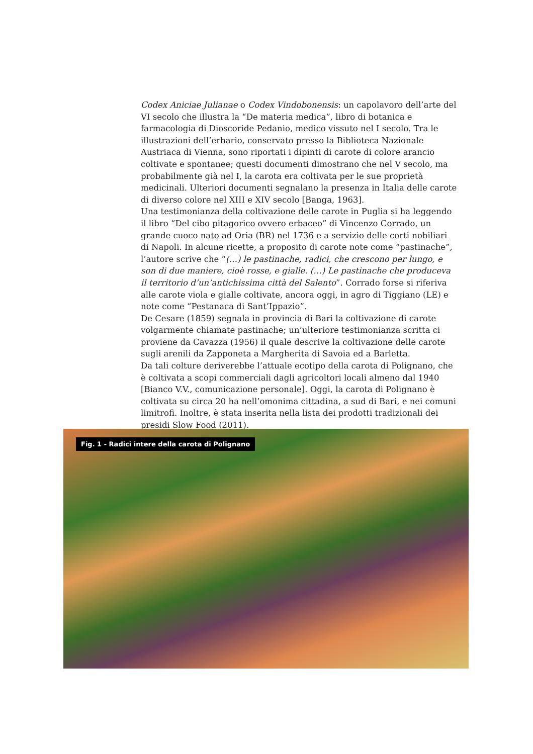Codex Aniciae Julianae o Codex Vindobonensis: un capolavoro dell’arte del VI secolo che illustra la “De materia medica”, libro di botanica e farmacologia di Dioscoride Pedanio, medico vissuto nel I secolo. Tra le illustrazioni dell’erbario, conservato presso la Biblioteca Nazionale Austriaca di Vienna, sono riportati i dipinti di carote di colore arancio coltivate e spontanee; questi documenti dimostrano che nel V secolo, ma probabilmente già nel I, la carota era coltivata per le sue proprietà medicinali. Ulteriori documenti segnalano la presenza in Italia delle carote di diverso colore nel XIII e XIV secolo [Banga, 1963].
Una testimonianza della coltivazione delle carote in Puglia si ha leggendo il libro “Del cibo pitagorico ovvero erbaceo” di Vincenzo Corrado, un grande cuoco nato ad Oria (BR) nel 1736 e a servizio delle corti nobiliari di Napoli. In alcune ricette, a proposito di carote note come “pastinache”, l’autore scrive che “(…) le pastinache, radici, che crescono per lungo, e son di due maniere, cioè rosse, e gialle. (…) Le pastinache che produceva il territorio d’un’antichissima città del Salento”. Corrado forse si riferiva alle carote viola e gialle coltivate, ancora oggi, in agro di Tiggiano (LE) e note come “Pestanaca di Sant’Ippazio”.
De Cesare (1859) segnala in provincia di Bari la coltivazione di carote volgarmente chiamate pastinache; un’ulteriore testimonianza scritta ci proviene da Cavazza (1956) il quale descrive la coltivazione delle carote sugli arenili da Zapponeta a Margherita di Savoia ed a Barletta.
Da tali colture deriverebbe l’attuale ecotipo della carota di Polignano, che è coltivata a scopi commerciali dagli agricoltori locali almeno dal 1940 [Bianco V.V., comunicazione personale]. Oggi, la carota di Polignano è coltivata su circa 20 ha nell’omonima cittadina, a sud di Bari, e nei comuni limitrofi. Inoltre, è stata inserita nella lista dei prodotti tradizionali dei presidi Slow Food (2011).
Fig. 1 - Radici intere della carota di Polignano